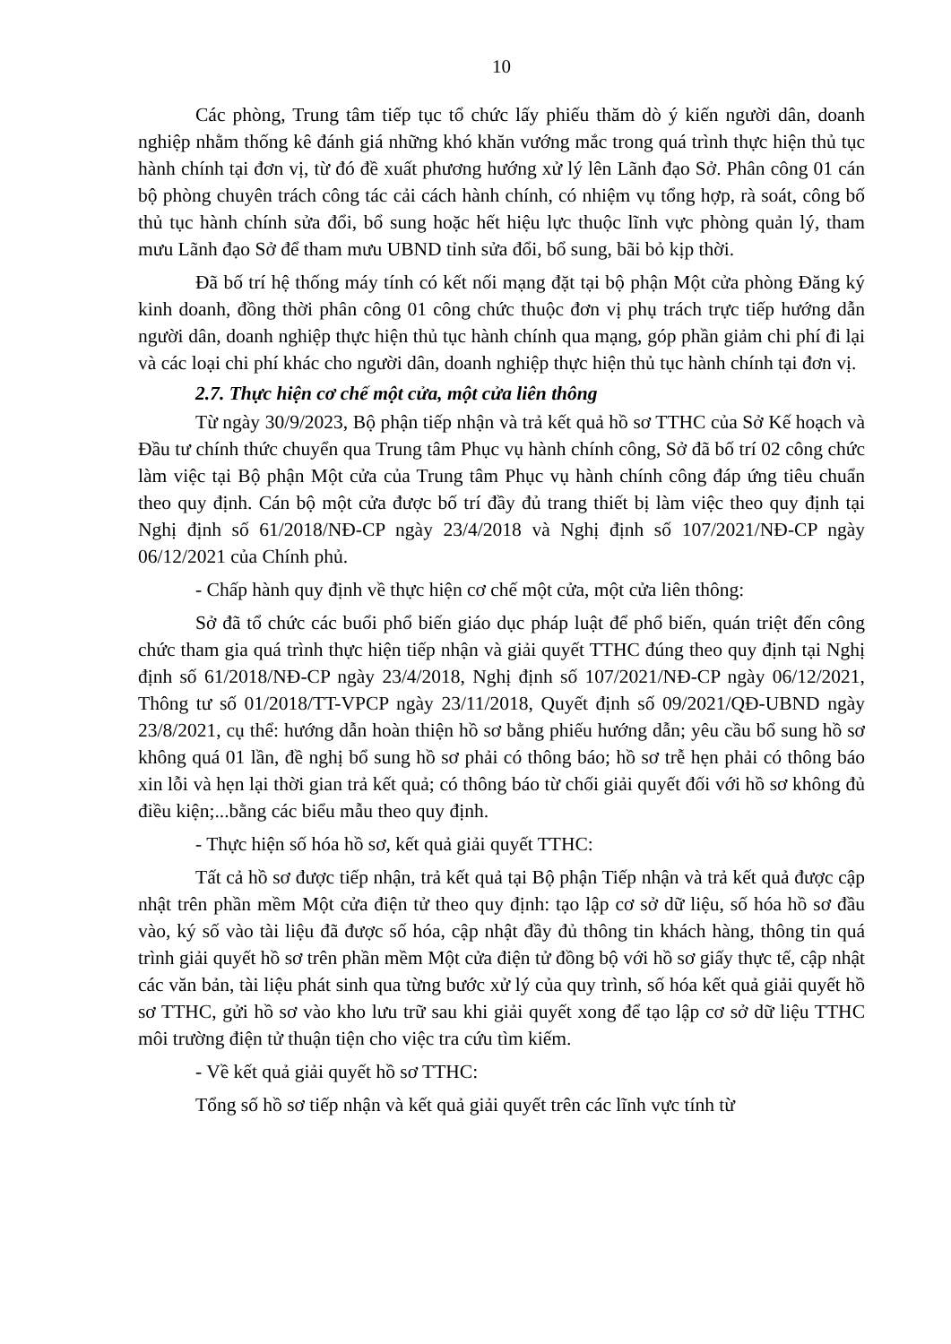10
Các phòng, Trung tâm tiếp tục tổ chức lấy phiếu thăm dò ý kiến người dân, doanh nghiệp nhằm thống kê đánh giá những khó khăn vướng mắc trong quá trình thực hiện thủ tục hành chính tại đơn vị, từ đó đề xuất phương hướng xử lý lên Lãnh đạo Sở. Phân công 01 cán bộ phòng chuyên trách công tác cải cách hành chính, có nhiệm vụ tổng hợp, rà soát, công bố thủ tục hành chính sửa đổi, bổ sung hoặc hết hiệu lực thuộc lĩnh vực phòng quản lý, tham mưu Lãnh đạo Sở để tham mưu UBND tỉnh sửa đổi, bổ sung, bãi bỏ kịp thời.
Đã bố trí hệ thống máy tính có kết nối mạng đặt tại bộ phận Một cửa phòng Đăng ký kinh doanh, đồng thời phân công 01 công chức thuộc đơn vị phụ trách trực tiếp hướng dẫn người dân, doanh nghiệp thực hiện thủ tục hành chính qua mạng, góp phần giảm chi phí đi lại và các loại chi phí khác cho người dân, doanh nghiệp thực hiện thủ tục hành chính tại đơn vị.
2.7. Thực hiện cơ chế một cửa, một cửa liên thông
Từ ngày 30/9/2023, Bộ phận tiếp nhận và trả kết quả hồ sơ TTHC của Sở Kế hoạch và Đầu tư chính thức chuyển qua Trung tâm Phục vụ hành chính công, Sở đã bố trí 02 công chức làm việc tại Bộ phận Một cửa của Trung tâm Phục vụ hành chính công đáp ứng tiêu chuẩn theo quy định. Cán bộ một cửa được bố trí đầy đủ trang thiết bị làm việc theo quy định tại Nghị định số 61/2018/NĐ-CP ngày 23/4/2018 và Nghị định số 107/2021/NĐ-CP ngày 06/12/2021 của Chính phủ.
- Chấp hành quy định về thực hiện cơ chế một cửa, một cửa liên thông:
Sở đã tổ chức các buổi phổ biến giáo dục pháp luật để phổ biến, quán triệt đến công chức tham gia quá trình thực hiện tiếp nhận và giải quyết TTHC đúng theo quy định tại Nghị định số 61/2018/NĐ-CP ngày 23/4/2018, Nghị định số 107/2021/NĐ-CP ngày 06/12/2021, Thông tư số 01/2018/TT-VPCP ngày 23/11/2018, Quyết định số 09/2021/QĐ-UBND ngày 23/8/2021, cụ thể: hướng dẫn hoàn thiện hồ sơ bằng phiếu hướng dẫn; yêu cầu bổ sung hồ sơ không quá 01 lần, đề nghị bổ sung hồ sơ phải có thông báo; hồ sơ trễ hẹn phải có thông báo xin lỗi và hẹn lại thời gian trả kết quả; có thông báo từ chối giải quyết đối với hồ sơ không đủ điều kiện;...bằng các biểu mẫu theo quy định.
- Thực hiện số hóa hồ sơ, kết quả giải quyết TTHC:
Tất cả hồ sơ được tiếp nhận, trả kết quả tại Bộ phận Tiếp nhận và trả kết quả được cập nhật trên phần mềm Một cửa điện tử theo quy định: tạo lập cơ sở dữ liệu, số hóa hồ sơ đầu vào, ký số vào tài liệu đã được số hóa, cập nhật đầy đủ thông tin khách hàng, thông tin quá trình giải quyết hồ sơ trên phần mềm Một cửa điện tử đồng bộ với hồ sơ giấy thực tế, cập nhật các văn bản, tài liệu phát sinh qua từng bước xử lý của quy trình, số hóa kết quả giải quyết hồ sơ TTHC, gửi hồ sơ vào kho lưu trữ sau khi giải quyết xong để tạo lập cơ sở dữ liệu TTHC môi trường điện tử thuận tiện cho việc tra cứu tìm kiếm.
- Về kết quả giải quyết hồ sơ TTHC:
Tổng số hồ sơ tiếp nhận và kết quả giải quyết trên các lĩnh vực tính từ